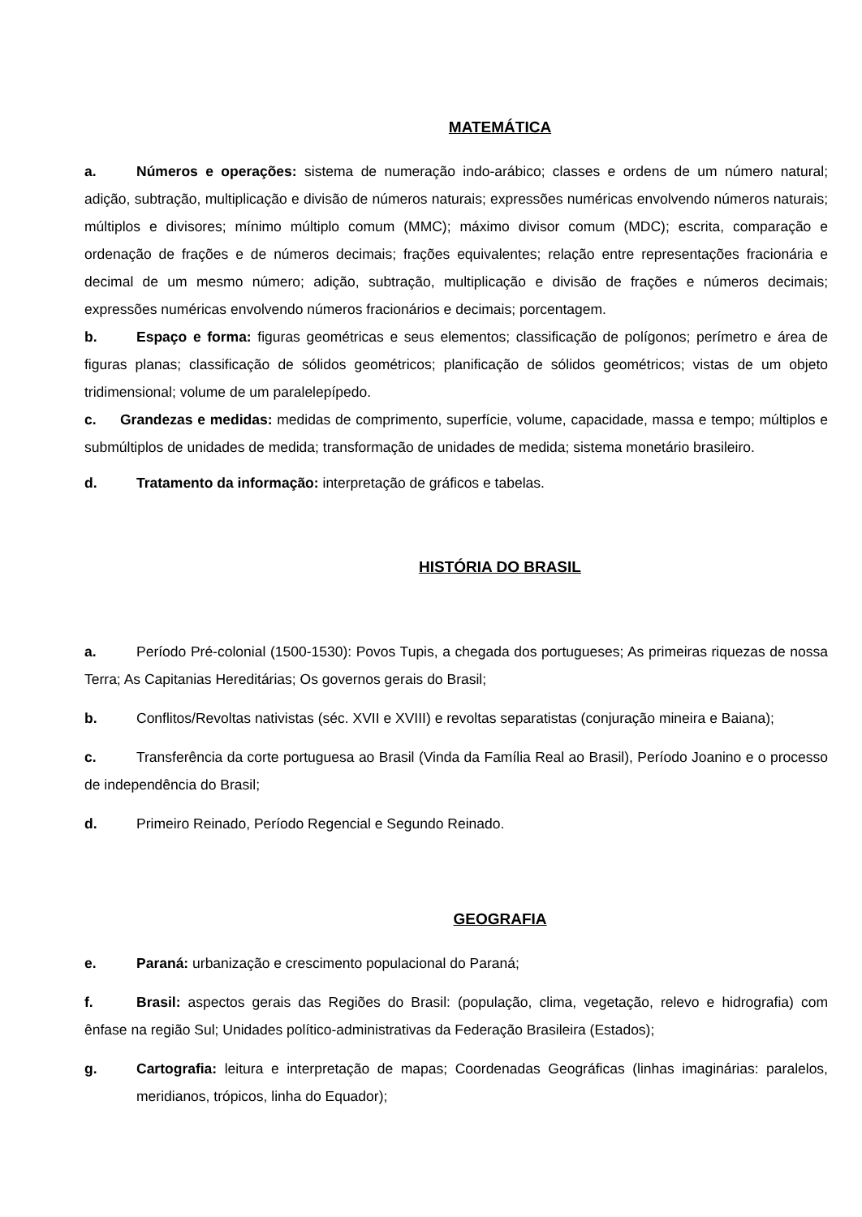MATEMÁTICA
a. Números e operações: sistema de numeração indo-arábico; classes e ordens de um número natural; adição, subtração, multiplicação e divisão de números naturais; expressões numéricas envolvendo números naturais; múltiplos e divisores; mínimo múltiplo comum (MMC); máximo divisor comum (MDC); escrita, comparação e ordenação de frações e de números decimais; frações equivalentes; relação entre representações fracionária e decimal de um mesmo número; adição, subtração, multiplicação e divisão de frações e números decimais; expressões numéricas envolvendo números fracionários e decimais; porcentagem.
b. Espaço e forma: figuras geométricas e seus elementos; classificação de polígonos; perímetro e área de figuras planas; classificação de sólidos geométricos; planificação de sólidos geométricos; vistas de um objeto tridimensional; volume de um paralelepípedo.
c. Grandezas e medidas: medidas de comprimento, superfície, volume, capacidade, massa e tempo; múltiplos e submúltiplos de unidades de medida; transformação de unidades de medida; sistema monetário brasileiro.
d. Tratamento da informação: interpretação de gráficos e tabelas.
HISTÓRIA DO BRASIL
a. Período Pré-colonial (1500-1530): Povos Tupis, a chegada dos portugueses; As primeiras riquezas de nossa Terra; As Capitanias Hereditárias; Os governos gerais do Brasil;
b. Conflitos/Revoltas nativistas (séc. XVII e XVIII) e revoltas separatistas (conjuração mineira e Baiana);
c. Transferência da corte portuguesa ao Brasil (Vinda da Família Real ao Brasil), Período Joanino e o processo de independência do Brasil;
d. Primeiro Reinado, Período Regencial e Segundo Reinado.
GEOGRAFIA
e. Paraná: urbanização e crescimento populacional do Paraná;
f. Brasil: aspectos gerais das Regiões do Brasil: (população, clima, vegetação, relevo e hidrografia) com ênfase na região Sul; Unidades político-administrativas da Federação Brasileira (Estados);
g. Cartografia: leitura e interpretação de mapas; Coordenadas Geográficas (linhas imaginárias: paralelos, meridianos, trópicos, linha do Equador);